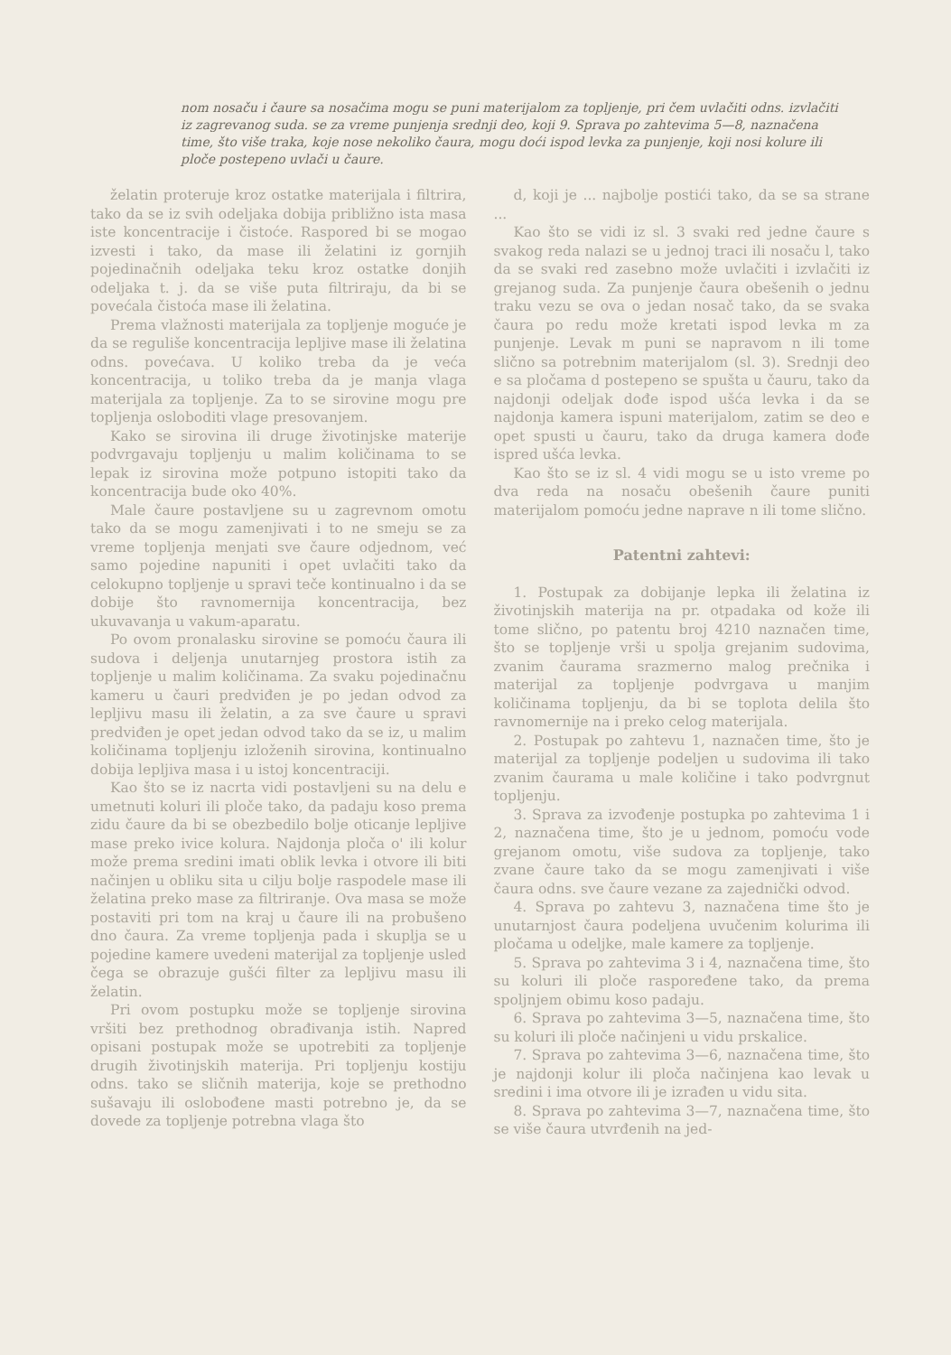nom nosaču i čaure sa nosačima mogu se puni materijalom za topljenje, pri čem uvlačiti odns. izvlačiti iz zagrevanog suda. se za vreme punjenja srednji deo, koji 9. Sprava po zahtevima 5—8, naznačena time, što više traka, koje nose nekoliko čaura, mogu doći ispod levka za punjenje, koji nosi kolure ili ploče postepeno uvlači u čaure.
želatin proteruje kroz ostatke materijala i filtrira, tako da se iz svih odeljaka dobija približno ista masa iste koncentracije i čistoće. Raspored bi se mogao izvesti i tako, da mase ili želatini iz gornjih pojedinačnih odeljaka teku kroz ostatke donjih odeljaka t. j. da se više puta filtriraju, da bi se povećala čistoća mase ili želatina.
Prema vlažnosti materijala za topljenje moguće je da se reguliše koncentracija lepljive mase ili želatina odns. povećava. U koliko treba da je veća koncentracija, u toliko treba da je manja vlaga materijala za topljenje. Za to se sirovine mogu pre topljenja osloboditi vlage presovanjem.
Kako se sirovina ili druge životinjske materije podvrgavaju topljenju u malim količinama to se lepak iz sirovina može potpuno istopiti tako da koncentracija bude oko 40%.
Male čaure postavljene su u zagrevnom omotu tako da se mogu zamenjivati i to ne smeju se za vreme topljenja menjati sve čaure odjednom, već samo pojedine napuniti i opet uvlačiti tako da celokupno topljenje u spravi teče kontinualno i da se dobije što ravnomernija koncentracija, bez ukuvavanja u vakum-aparatu.
Po ovom pronalasku sirovine se pomoću čaura ili sudova i deljenja unutarnjeg prostora istih za topljenje u malim količinama. Za svaku pojedinačnu kameru u čauri predviđen je po jedan odvod za lepljivu masu ili želatin, a za sve čaure u spravi predviđen je opet jedan odvod tako da se iz, u malim količinama topljenju izloženih sirovina, kontinualno dobija lepljiva masa i u istoj koncentraciji.
Kao što se iz nacrta vidi postavljeni su na delu e umetnuti koluri ili ploče tako, da padaju koso prema zidu čaure da bi se obezbedilo bolje oticanje lepljive mase preko ivice kolura. Najdonja ploča o' ili kolur može prema sredini imati oblik levka i otvore ili biti načinjen u obliku sita u cilju bolje raspodele mase ili želatina preko mase za filtriranje. Ova masa se može postaviti pri tom na kraj u čaure ili na probušeno dno čaura. Za vreme topljenja pada i skuplja se u pojedine kamere uvedeni materijal za topljenje usled čega se obrazuje gušći filter za lepljivu masu ili želatin.
Pri ovom postupku može se topljenje sirovina vršiti bez prethodnog obrađivanja istih. Napred opisani postupak može se upotrebiti za topljenje drugih životinjskih materija. Pri topljenju kostiju odns. tako se sličnih materija, koje se prethodno sušavaju ili oslobođene masti potrebno je, da se dovede za topljenje potrebna vlaga što
d, koji je ... najbolje postići tako, da se sa strane ...
Kao što se vidi iz sl. 3 svaki red jedne čaure s svakog reda nalazi se u jednoj traci ili nosaču l, tako da se svaki red zasebno može uvlačiti i izvlačiti iz grejanog suda. Za punjenje čaura obešenih o jednu traku vezu se ova o jedan nosač tako, da se svaka čaura po redu može kretati ispod levka m za punjenje. Levak m puni se napravom n ili tome slično sa potrebnim materijalom (sl. 3). Srednji deo e sa pločama d postepeno se spušta u čauru, tako da najdonji odeljak dođe ispod ušća levka i da se najdonja kamera ispuni materijalom, zatim se deo e opet spusti u čauru, tako da druga kamera dođe ispred ušća levka.
Kao što se iz sl. 4 vidi mogu se u isto vreme po dva reda na nosaču obešenih čaure puniti materijalom pomoću jedne naprave n ili tome slično.
Patentni zahtevi:
1. Postupak za dobijanje lepka ili želatina iz životinjskih materija na pr. otpadaka od kože ili tome slično, po patentu broj 4210 naznačen time, što se topljenje vrši u spolja grejanim sudovima, zvanim čaurama srazmerno malog prečnika i materijal za topljenje podvrgava u manjim količinama topljenju, da bi se toplota delila što ravnomernije na i preko celog materijala.
2. Postupak po zahtevu 1, naznačen time, što je materijal za topljenje podeljen u sudovima ili tako zvanim čaurama u male količine i tako podvrgnut topljenju.
3. Sprava za izvođenje postupka po zahtevima 1 i 2, naznačena time, što je u jednom, pomoću vode grejanom omotu, više sudova za topljenje, tako zvane čaure tako da se mogu zamenjivati i više čaura odns. sve čaure vezane za zajednički odvod.
4. Sprava po zahtevu 3, naznačena time što je unutarnjost čaura podeljena uvučenim kolurima ili pločama u odeljke, male kamere za topljenje.
5. Sprava po zahtevima 3 i 4, naznačena time, što su koluri ili ploče raspoređene tako, da prema spoljnjem obimu koso padaju.
6. Sprava po zahtevima 3—5, naznačena time, što su koluri ili ploče načinjeni u vidu prskalice.
7. Sprava po zahtevima 3—6, naznačena time, što je najdonji kolur ili ploča načinjena kao levak u sredini i ima otvore ili je izrađen u vidu sita.
8. Sprava po zahtevima 3—7, naznačena time, što se više čaura utvrđenih na jed-